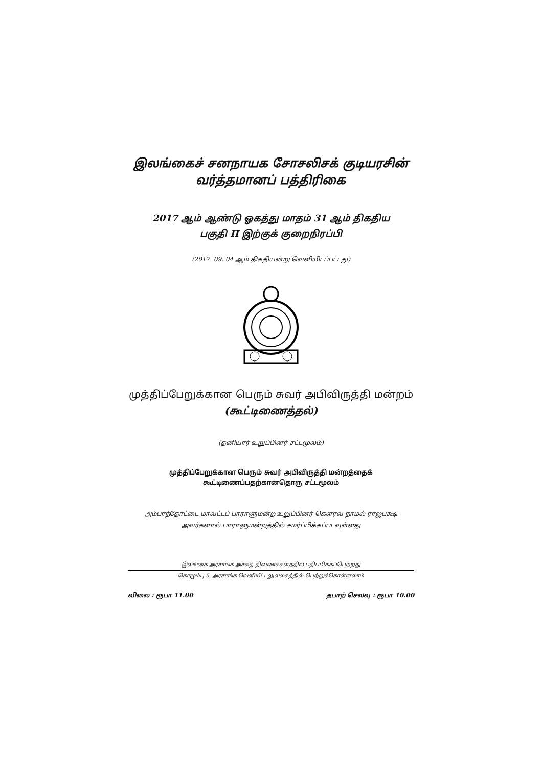இலங்கைச் சனநாயக சோசலிசக் குடியரசின்
வர்த்தமானப் பத்திரிகை
2017 ஆம் ஆண்டு ஓகத்து மாதம் 31 ஆம் திகதிய
பகுதி II இற்குக் குறைநிரப்பி
(2017. 09. 04 ஆம் திகதியன்று வெளியிடப்பட்டது)
முத்திப்பேறுக்கான பெரும் சுவர் அபிவிருத்தி மன்றம்
(கூட்டிணைத்தல்)
(தனியார் உறுப்பினர் சட்டமூலம்)
முத்திப்பேறுக்கான பெரும் சுவர் அபிவிருத்தி மன்றத்தைக்
கூட்டிணைப்பதற்கானதொரு சட்டமூலம்
அம்பாந்தோட்டை மாவட்டப் பாராளுமன்ற உறுப்பினர் கௌரவ நாமல் ராஜபக்ஷ
அவர்களால் பாராளுமன்றத்தில் சமர்ப்பிக்கப்படவுள்ளது
இலங்கை அரசாங்க அச்சுத் திணைக்களத்தில் பதிப்பிக்கப்பெற்றது
கொழும்பு 5, அரசாங்க வெளியீட்டலுவலகத்தில் பெற்றுக்கொள்ளலாம்
விலை : ரூபா 11.00 தபாற் செலவு : ரூபா 10.00